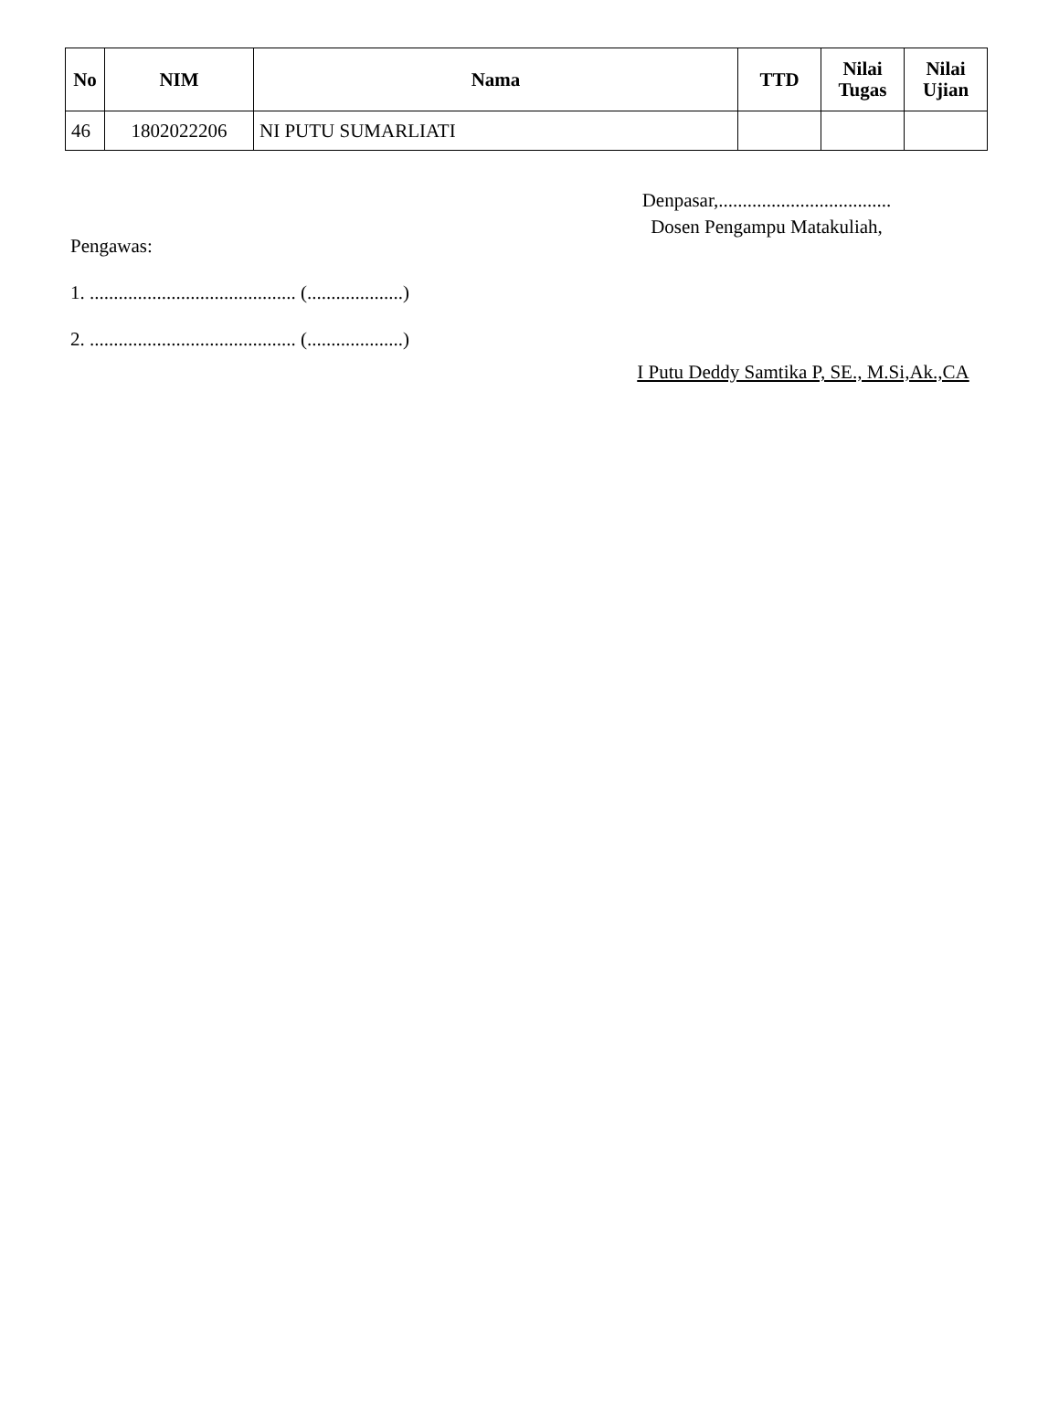| No | NIM | Nama | TTD | Nilai Tugas | Nilai Ujian |
| --- | --- | --- | --- | --- | --- |
| 46 | 1802022206 | NI PUTU SUMARLIATI | | | |
Pengawas:
1. ........................................... (....................)
2. ........................................... (....................)
Denpasar,....................................
Dosen Pengampu Matakuliah,
I Putu Deddy Samtika P, SE., M.Si,Ak.,CA